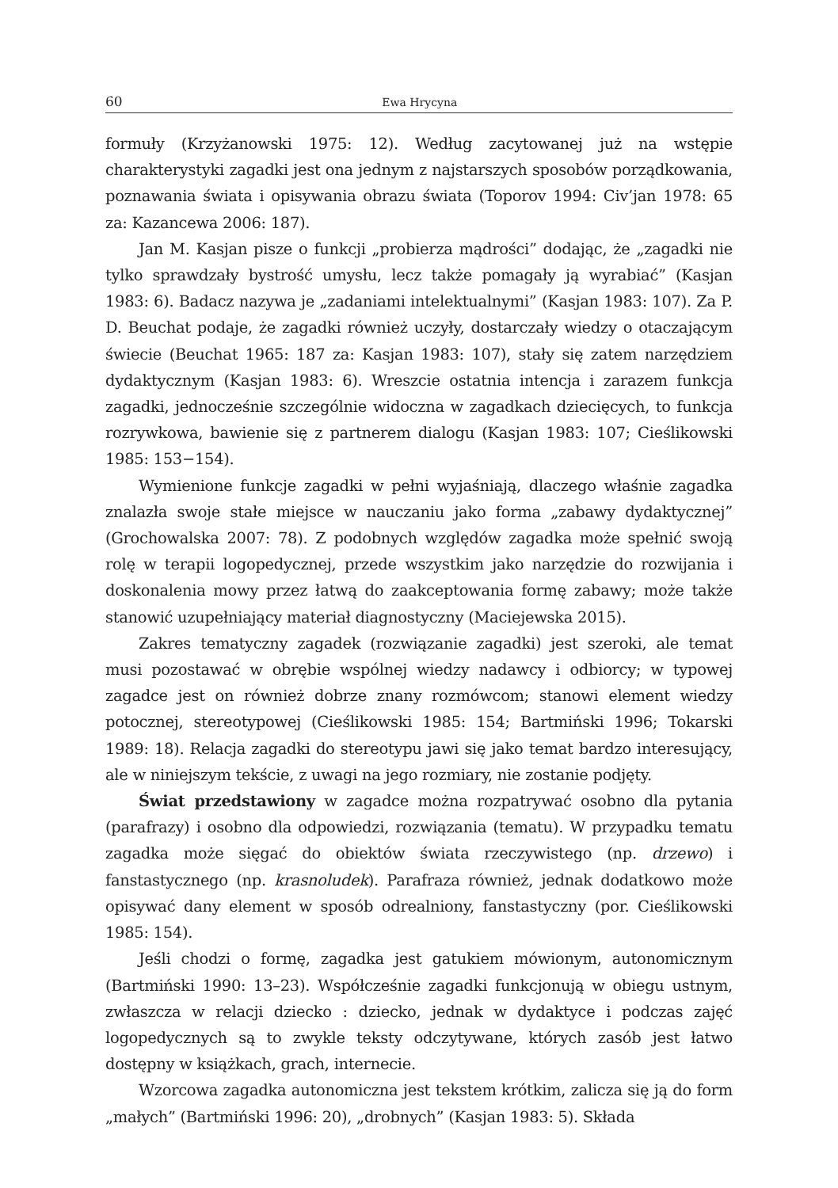60 Ewa Hrycyna
formuły (Krzyżanowski 1975: 12). Według zacytowanej już na wstępie charakterystyki zagadki jest ona jednym z najstarszych sposobów porządkowania, poznawania świata i opisywania obrazu świata (Toporov 1994: Civ’jan 1978: 65 za: Kazancewa 2006: 187).
Jan M. Kasjan pisze o funkcji „probierza mądrości” dodając, że „zagadki nie tylko sprawdzały bystrość umysłu, lecz także pomagały ją wyrabiać” (Kasjan 1983: 6). Badacz nazywa je „zadaniami intelektualnymi” (Kasjan 1983: 107). Za P. D. Beuchat podaje, że zagadki również uczyły, dostarczały wiedzy o otaczającym świecie (Beuchat 1965: 187 za: Kasjan 1983: 107), stały się zatem narzędziem dydaktycznym (Kasjan 1983: 6). Wreszcie ostatnia intencja i zarazem funkcja zagadki, jednocześnie szczególnie widoczna w zagadkach dziecięcych, to funkcja rozrywkowa, bawienie się z partnerem dialogu (Kasjan 1983: 107; Cieślikowski 1985: 153−154).
Wymienione funkcje zagadki w pełni wyjaśniają, dlaczego właśnie zagadka znalazła swoje stałe miejsce w nauczaniu jako forma „zabawy dydaktycznej” (Grochowalska 2007: 78). Z podobnych względów zagadka może spełnić swoją rolę w terapii logopedycznej, przede wszystkim jako narzędzie do rozwijania i doskonalenia mowy przez łatwą do zaakceptowania formę zabawy; może także stanowić uzupełniający materiał diagnostyczny (Maciejewska 2015).
Zakres tematyczny zagadek (rozwiązanie zagadki) jest szeroki, ale temat musi pozostawać w obrębie wspólnej wiedzy nadawcy i odbiorcy; w typowej zagadce jest on również dobrze znany rozmówcom; stanowi element wiedzy potocznej, stereotypowej (Cieślikowski 1985: 154; Bartmiński 1996; Tokarski 1989: 18). Relacja zagadki do stereotypu jawi się jako temat bardzo interesujący, ale w niniejszym tekście, z uwagi na jego rozmiary, nie zostanie podjęty.
Świat przedstawiony w zagadce można rozpatrywać osobno dla pytania (parafrazy) i osobno dla odpowiedzi, rozwiązania (tematu). W przypadku tematu zagadka może sięgać do obiektów świata rzeczywistego (np. drzewo) i fanstastycznego (np. krasnoludek). Parafraza również, jednak dodatkowo może opisywać dany element w sposób odrealniony, fanstastyczny (por. Cieślikowski 1985: 154).
Jeśli chodzi o formę, zagadka jest gatukiem mówionym, autonomicznym (Bartmiński 1990: 13–23). Współcześnie zagadki funkcjonują w obiegu ustnym, zwłaszcza w relacji dziecko : dziecko, jednak w dydaktyce i podczas zajęć logopedycznych są to zwykle teksty odczytywane, których zasób jest łatwo dostępny w książkach, grach, internecie.
Wzorcowa zagadka autonomiczna jest tekstem krótkim, zalicza się ją do form „małych” (Bartmiński 1996: 20), „drobnych” (Kasjan 1983: 5). Składa